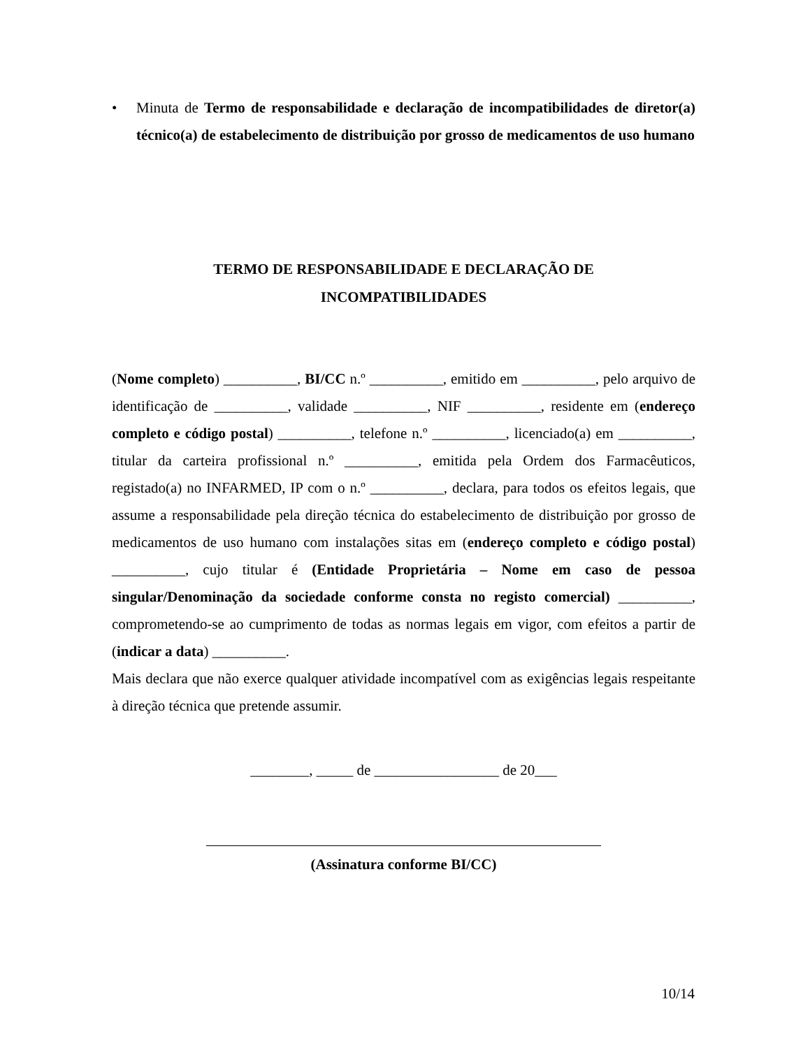• Minuta de Termo de responsabilidade e declaração de incompatibilidades de diretor(a) técnico(a) de estabelecimento de distribuição por grosso de medicamentos de uso humano
TERMO DE RESPONSABILIDADE E DECLARAÇÃO DE
INCOMPATIBILIDADES
(Nome completo) __________, BI/CC n.º __________, emitido em __________, pelo arquivo de identificação de __________, validade __________, NIF __________, residente em (endereço completo e código postal) __________, telefone n.º __________, licenciado(a) em __________, titular da carteira profissional n.º __________, emitida pela Ordem dos Farmacêuticos, registado(a) no INFARMED, IP com o n.º __________, declara, para todos os efeitos legais, que assume a responsabilidade pela direção técnica do estabelecimento de distribuição por grosso de medicamentos de uso humano com instalações sitas em (endereço completo e código postal) __________, cujo titular é (Entidade Proprietária – Nome em caso de pessoa singular/Denominação da sociedade conforme consta no registo comercial) __________, comprometendo-se ao cumprimento de todas as normas legais em vigor, com efeitos a partir de (indicar a data) __________.
Mais declara que não exerce qualquer atividade incompatível com as exigências legais respeitante à direção técnica que pretende assumir.
________, _____ de _________________ de 20___
(Assinatura conforme BI/CC)
10/14